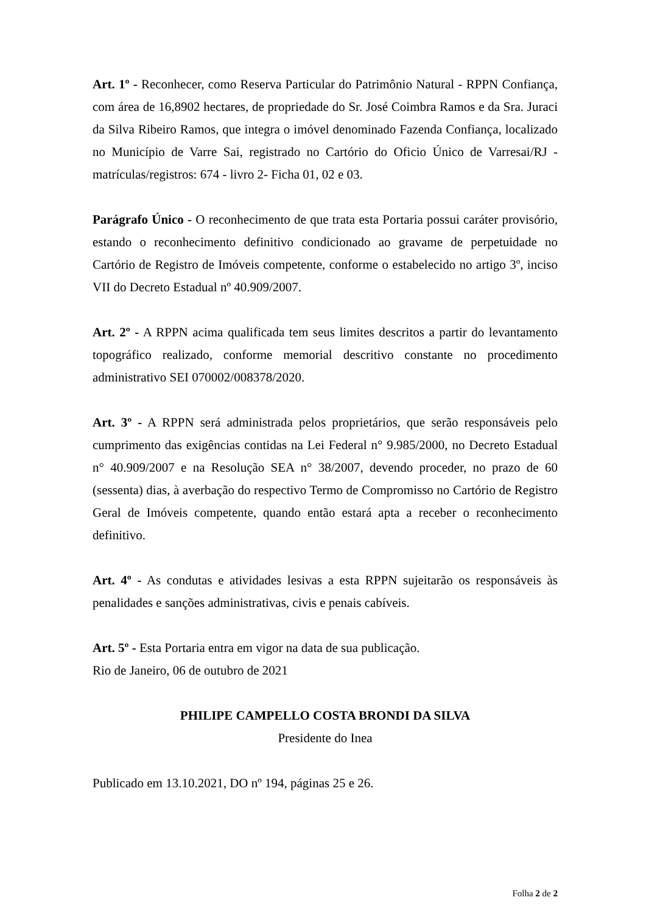Art. 1º - Reconhecer, como Reserva Particular do Patrimônio Natural - RPPN Confiança, com área de 16,8902 hectares, de propriedade do Sr. José Coimbra Ramos e da Sra. Juraci da Silva Ribeiro Ramos, que integra o imóvel denominado Fazenda Confiança, localizado no Município de Varre Sai, registrado no Cartório do Oficio Único de Varresai/RJ - matrículas/registros: 674 - livro 2- Ficha 01, 02 e 03.
Parágrafo Único - O reconhecimento de que trata esta Portaria possui caráter provisório, estando o reconhecimento definitivo condicionado ao gravame de perpetuidade no Cartório de Registro de Imóveis competente, conforme o estabelecido no artigo 3º, inciso VII do Decreto Estadual nº 40.909/2007.
Art. 2º - A RPPN acima qualificada tem seus limites descritos a partir do levantamento topográfico realizado, conforme memorial descritivo constante no procedimento administrativo SEI 070002/008378/2020.
Art. 3º - A RPPN será administrada pelos proprietários, que serão responsáveis pelo cumprimento das exigências contidas na Lei Federal n° 9.985/2000, no Decreto Estadual n° 40.909/2007 e na Resolução SEA n° 38/2007, devendo proceder, no prazo de 60 (sessenta) dias, à averbação do respectivo Termo de Compromisso no Cartório de Registro Geral de Imóveis competente, quando então estará apta a receber o reconhecimento definitivo.
Art. 4º - As condutas e atividades lesivas a esta RPPN sujeitarão os responsáveis às penalidades e sanções administrativas, civis e penais cabíveis.
Art. 5º - Esta Portaria entra em vigor na data de sua publicação.
Rio de Janeiro, 06 de outubro de 2021
PHILIPE CAMPELLO COSTA BRONDI DA SILVA
Presidente do Inea
Publicado em 13.10.2021, DO nº 194, páginas 25 e 26.
Folha 2 de 2